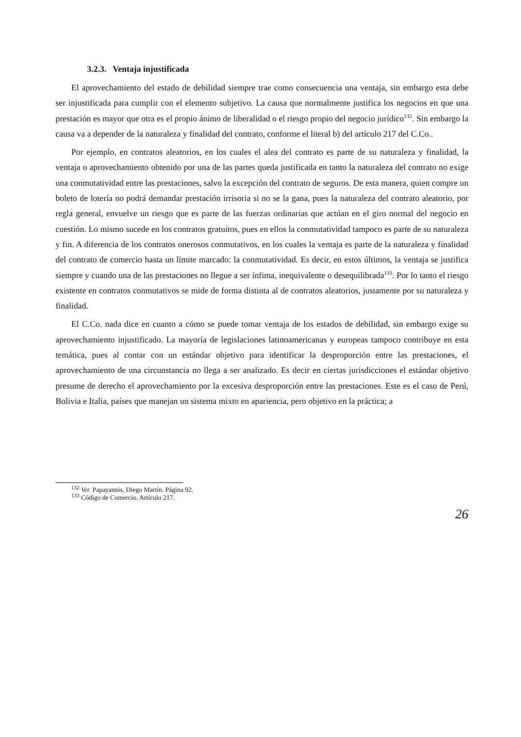3.2.3. Ventaja injustificada
El aprovechamiento del estado de debilidad siempre trae como consecuencia una ventaja, sin embargo esta debe ser injustificada para cumplir con el elemento subjetivo. La causa que normalmente justifica los negocios en que una prestación es mayor que otra es el propio ánimo de liberalidad o el riesgo propio del negocio jurídico<sup>132</sup>. Sin embargo la causa va a depender de la naturaleza y finalidad del contrato, conforme el literal b) del artículo 217 del C.Co..
Por ejemplo, en contratos aleatorios, en los cuales el alea del contrato es parte de su naturaleza y finalidad, la ventaja o aprovechamiento obtenido por una de las partes queda justificada en tanto la naturaleza del contrato no exige una conmutatividad entre las prestaciones, salvo la excepción del contrato de seguros. De esta manera, quien compre un boleto de lotería no podrá demandar prestación irrisoria si no se la gana, pues la naturaleza del contrato aleatorio, por regla general, envuelve un riesgo que es parte de las fuerzas ordinarias que actúan en el giro normal del negocio en cuestión. Lo mismo sucede en los contratos gratuitos, pues en ellos la conmutatividad tampoco es parte de su naturaleza y fin. A diferencia de los contratos onerosos conmutativos, en los cuales la ventaja es parte de la naturaleza y finalidad del contrato de comercio hasta un límite marcado: la conmutatividad. Es decir, en estos últimos, la ventaja se justifica siempre y cuando una de las prestaciones no llegue a ser ínfima, inequivalente o desequilibrada<sup>133</sup>. Por lo tanto el riesgo existente en contratos conmutativos se mide de forma distinta al de contratos aleatorios, justamente por su naturaleza y finalidad.
El C.Co. nada dice en cuanto a cómo se puede tomar ventaja de los estados de debilidad, sin embargo exige su aprovechamiento injustificado. La mayoría de legislaciones latinoamericanas y europeas tampoco contribuye en esta temática, pues al contar con un estándar objetivo para identificar la desproporción entre las prestaciones, el aprovechamiento de una circunstancia no llega a ser analizado. Es decir en ciertas jurisdicciones el estándar objetivo presume de derecho el aprovechamiento por la excesiva desproporción entre las prestaciones. Este es el caso de Perú, Bolivia e Italia, países que manejan un sistema mixto en apariencia, pero objetivo en la práctica; a
<sup>132</sup> Ver. Papayannis, Diego Martín. Página 92.
<sup>133</sup> Código de Comercio. Artículo 217.
26